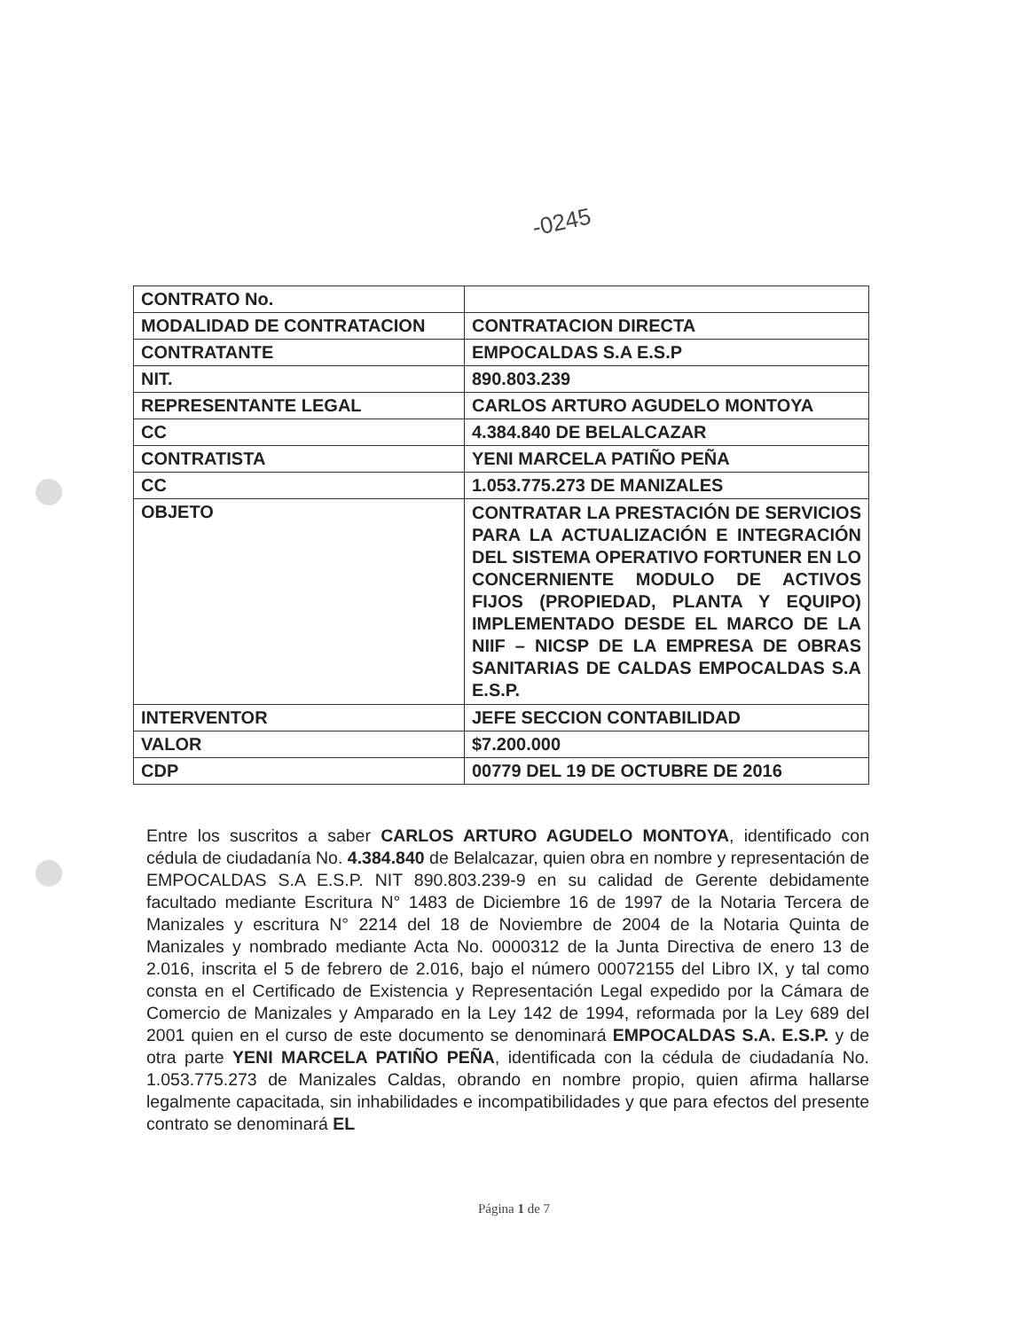-0245
| CONTRATO No. | |
| MODALIDAD DE CONTRATACION | CONTRATACION DIRECTA |
| CONTRATANTE | EMPOCALDAS S.A E.S.P |
| NIT. | 890.803.239 |
| REPRESENTANTE LEGAL | CARLOS ARTURO AGUDELO MONTOYA |
| CC | 4.384.840 DE BELALCAZAR |
| CONTRATISTA | YENI MARCELA PATIÑO PEÑA |
| CC | 1.053.775.273 DE MANIZALES |
| OBJETO | CONTRATAR LA PRESTACIÓN DE SERVICIOS PARA LA ACTUALIZACIÓN E INTEGRACIÓN DEL SISTEMA OPERATIVO FORTUNER EN LO CONCERNIENTE MODULO DE ACTIVOS FIJOS (PROPIEDAD, PLANTA Y EQUIPO) IMPLEMENTADO DESDE EL MARCO DE LA NIIF – NICSP DE LA EMPRESA DE OBRAS SANITARIAS DE CALDAS EMPOCALDAS S.A E.S.P. |
| INTERVENTOR | JEFE SECCION CONTABILIDAD |
| VALOR | $7.200.000 |
| CDP | 00779 DEL 19 DE OCTUBRE DE 2016 |
Entre los suscritos a saber CARLOS ARTURO AGUDELO MONTOYA, identificado con cédula de ciudadanía No. 4.384.840 de Belalcazar, quien obra en nombre y representación de EMPOCALDAS S.A E.S.P. NIT 890.803.239-9 en su calidad de Gerente debidamente facultado mediante Escritura N° 1483 de Diciembre 16 de 1997 de la Notaria Tercera de Manizales y escritura N° 2214 del 18 de Noviembre de 2004 de la Notaria Quinta de Manizales y nombrado mediante Acta No. 0000312 de la Junta Directiva de enero 13 de 2.016, inscrita el 5 de febrero de 2.016, bajo el número 00072155 del Libro IX, y tal como consta en el Certificado de Existencia y Representación Legal expedido por la Cámara de Comercio de Manizales y Amparado en la Ley 142 de 1994, reformada por la Ley 689 del 2001 quien en el curso de este documento se denominará EMPOCALDAS S.A. E.S.P. y de otra parte YENI MARCELA PATIÑO PEÑA, identificada con la cédula de ciudadanía No. 1.053.775.273 de Manizales Caldas, obrando en nombre propio, quien afirma hallarse legalmente capacitada, sin inhabilidades e incompatibilidades y que para efectos del presente contrato se denominará EL
Página 1 de 7